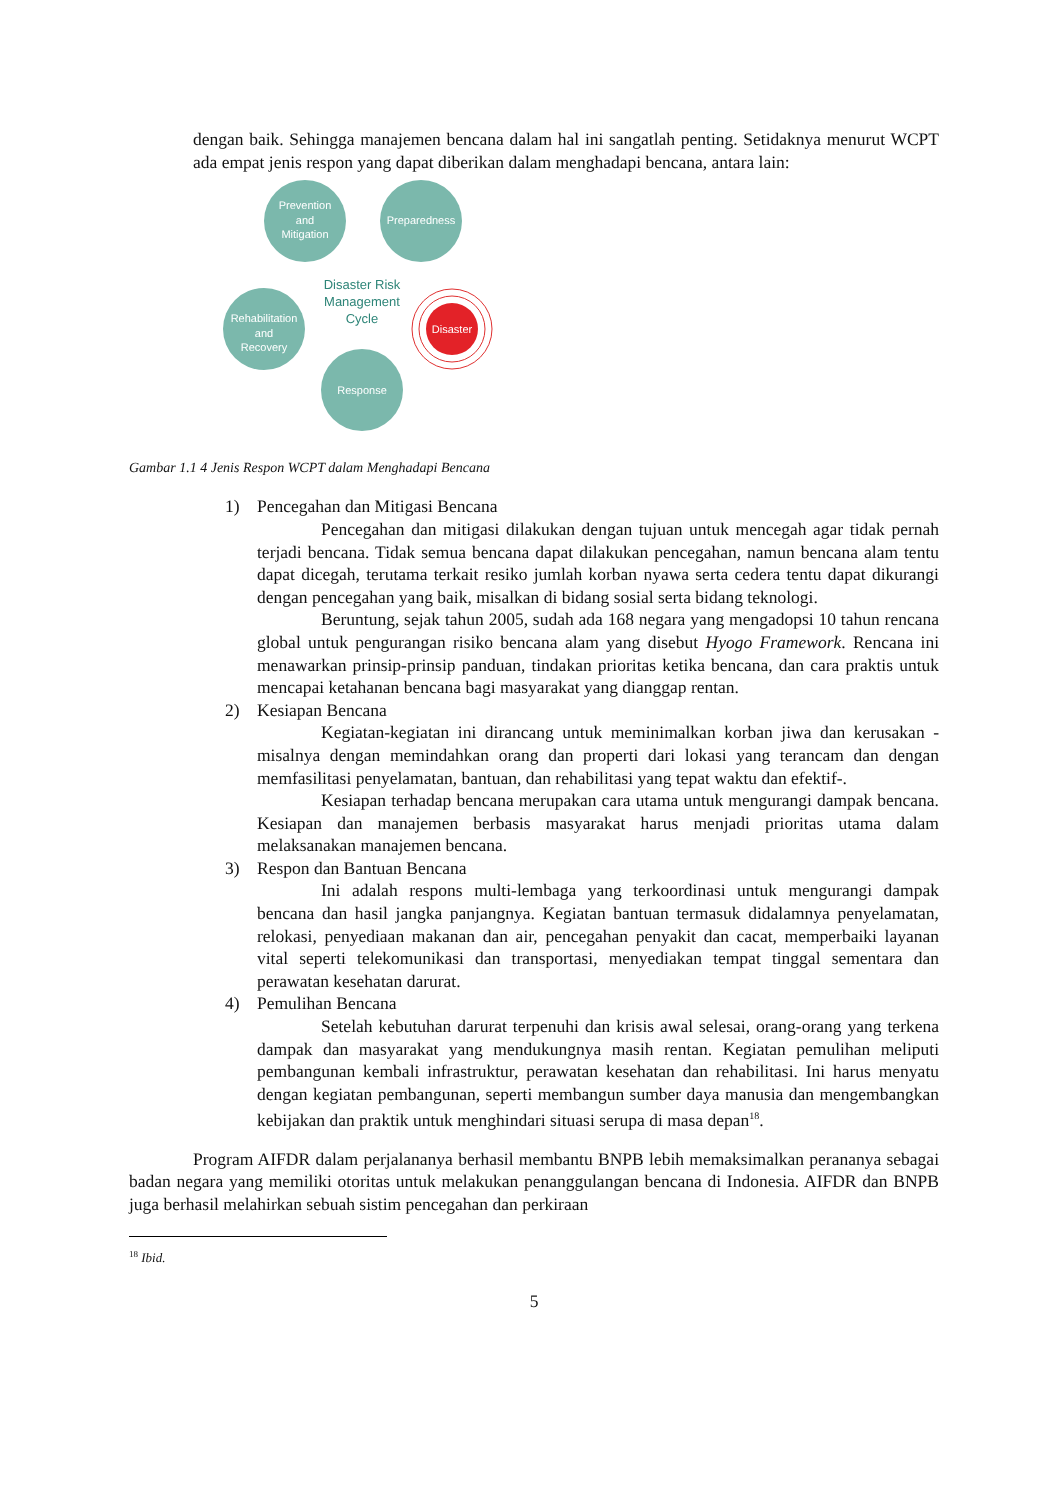dengan baik. Sehingga manajemen bencana dalam hal ini sangatlah penting. Setidaknya menurut WCPT ada empat jenis respon yang dapat diberikan dalam menghadapi bencana, antara lain:
Prevention
and
Mitigation
Preparedness
Rehabilitation
and
Recovery
Response
Disaster
Disaster Risk
Management
Cycle
Gambar 1.1 4 Jenis Respon WCPT dalam Menghadapi Bencana
1) Pencegahan dan Mitigasi Bencana
Pencegahan dan mitigasi dilakukan dengan tujuan untuk mencegah agar tidak pernah terjadi bencana. Tidak semua bencana dapat dilakukan pencegahan, namun bencana alam tentu dapat dicegah, terutama terkait resiko jumlah korban nyawa serta cedera tentu dapat dikurangi dengan pencegahan yang baik, misalkan di bidang sosial serta bidang teknologi.
Beruntung, sejak tahun 2005, sudah ada 168 negara yang mengadopsi 10 tahun rencana global untuk pengurangan risiko bencana alam yang disebut Hyogo Framework. Rencana ini menawarkan prinsip-prinsip panduan, tindakan prioritas ketika bencana, dan cara praktis untuk mencapai ketahanan bencana bagi masyarakat yang dianggap rentan.
2) Kesiapan Bencana
Kegiatan-kegiatan ini dirancang untuk meminimalkan korban jiwa dan kerusakan -misalnya dengan memindahkan orang dan properti dari lokasi yang terancam dan dengan memfasilitasi penyelamatan, bantuan, dan rehabilitasi yang tepat waktu dan efektif-.
Kesiapan terhadap bencana merupakan cara utama untuk mengurangi dampak bencana. Kesiapan dan manajemen berbasis masyarakat harus menjadi prioritas utama dalam melaksanakan manajemen bencana.
3) Respon dan Bantuan Bencana
Ini adalah respons multi-lembaga yang terkoordinasi untuk mengurangi dampak bencana dan hasil jangka panjangnya. Kegiatan bantuan termasuk didalamnya penyelamatan, relokasi, penyediaan makanan dan air, pencegahan penyakit dan cacat, memperbaiki layanan vital seperti telekomunikasi dan transportasi, menyediakan tempat tinggal sementara dan perawatan kesehatan darurat.
4) Pemulihan Bencana
Setelah kebutuhan darurat terpenuhi dan krisis awal selesai, orang-orang yang terkena dampak dan masyarakat yang mendukungnya masih rentan. Kegiatan pemulihan meliputi pembangunan kembali infrastruktur, perawatan kesehatan dan rehabilitasi. Ini harus menyatu dengan kegiatan pembangunan, seperti membangun sumber daya manusia dan mengembangkan kebijakan dan praktik untuk menghindari situasi serupa di masa depan<sup>18</sup>.
Program AIFDR dalam perjalananya berhasil membantu BNPB lebih memaksimalkan perananya sebagai badan negara yang memiliki otoritas untuk melakukan penanggulangan bencana di Indonesia. AIFDR dan BNPB juga berhasil melahirkan sebuah sistim pencegahan dan perkiraan
<sup>18</sup> Ibid.
5